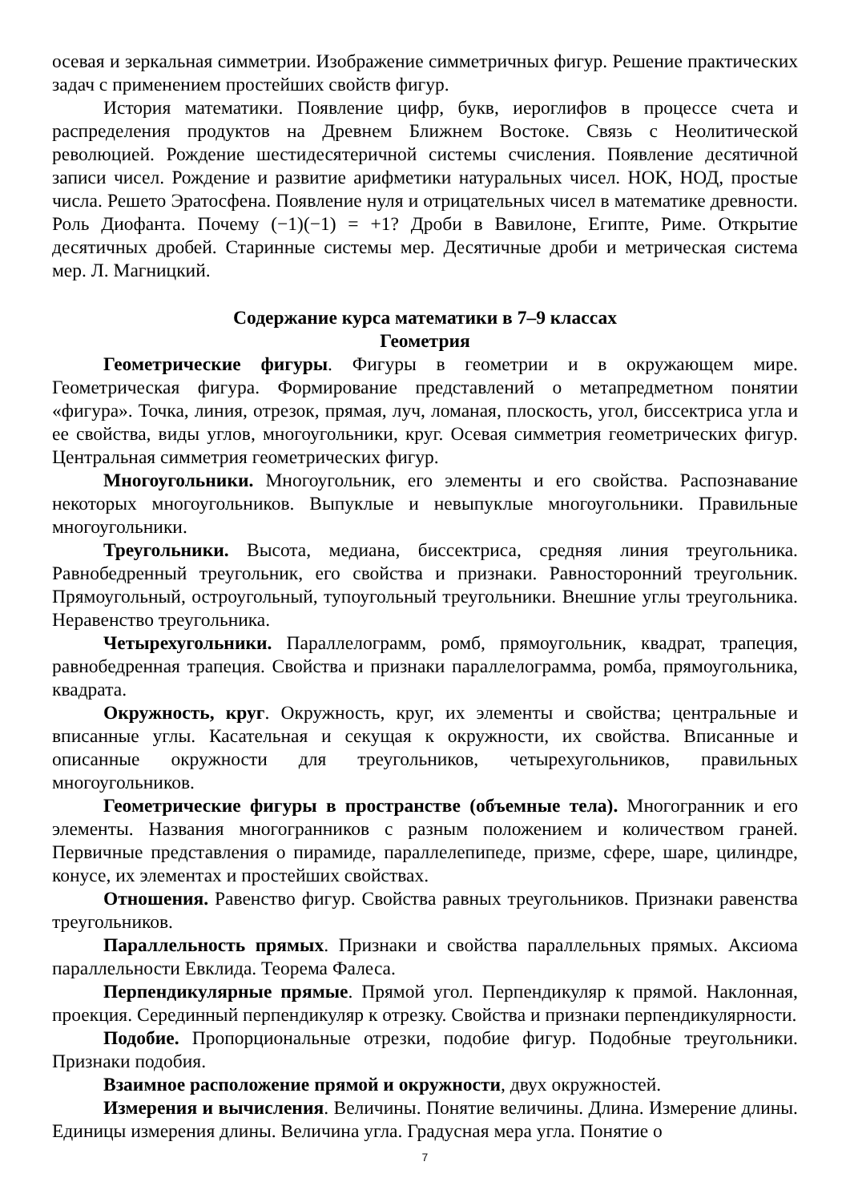осевая и зеркальная симметрии. Изображение симметричных фигур. Решение практических задач с применением простейших свойств фигур.
История математики. Появление цифр, букв, иероглифов в процессе счета и распределения продуктов на Древнем Ближнем Востоке. Связь с Неолитической революцией. Рождение шестидесятеричной системы счисления. Появление десятичной записи чисел. Рождение и развитие арифметики натуральных чисел. НОК, НОД, простые числа. Решето Эратосфена. Появление нуля и отрицательных чисел в математике древности. Роль Диофанта. Почему (−1)(−1) = +1? Дроби в Вавилоне, Египте, Риме. Открытие десятичных дробей. Старинные системы мер. Десятичные дроби и метрическая система мер. Л. Магницкий.
Содержание курса математики в 7–9 классах
Геометрия
Геометрические фигуры. Фигуры в геометрии и в окружающем мире. Геометрическая фигура. Формирование представлений о метапредметном понятии «фигура». Точка, линия, отрезок, прямая, луч, ломаная, плоскость, угол, биссектриса угла и ее свойства, виды углов, многоугольники, круг. Осевая симметрия геометрических фигур. Центральная симметрия геометрических фигур.
Многоугольники. Многоугольник, его элементы и его свойства. Распознавание некоторых многоугольников. Выпуклые и невыпуклые многоугольники. Правильные многоугольники.
Треугольники. Высота, медиана, биссектриса, средняя линия треугольника. Равнобедренный треугольник, его свойства и признаки. Равносторонний треугольник. Прямоугольный, остроугольный, тупоугольный треугольники. Внешние углы треугольника. Неравенство треугольника.
Четырехугольники. Параллелограмм, ромб, прямоугольник, квадрат, трапеция, равнобедренная трапеция. Свойства и признаки параллелограмма, ромба, прямоугольника, квадрата.
Окружность, круг. Окружность, круг, их элементы и свойства; центральные и вписанные углы. Касательная и секущая к окружности, их свойства. Вписанные и описанные окружности для треугольников, четырехугольников, правильных многоугольников.
Геометрические фигуры в пространстве (объемные тела). Многогранник и его элементы. Названия многогранников с разным положением и количеством граней. Первичные представления о пирамиде, параллелепипеде, призме, сфере, шаре, цилиндре, конусе, их элементах и простейших свойствах.
Отношения. Равенство фигур. Свойства равных треугольников. Признаки равенства треугольников.
Параллельность прямых. Признаки и свойства параллельных прямых. Аксиома параллельности Евклида. Теорема Фалеса.
Перпендикулярные прямые. Прямой угол. Перпендикуляр к прямой. Наклонная, проекция. Серединный перпендикуляр к отрезку. Свойства и признаки перпендикулярности.
Подобие. Пропорциональные отрезки, подобие фигур. Подобные треугольники. Признаки подобия.
Взаимное расположение прямой и окружности, двух окружностей.
Измерения и вычисления. Величины. Понятие величины. Длина. Измерение длины. Единицы измерения длины. Величина угла. Градусная мера угла. Понятие о
7